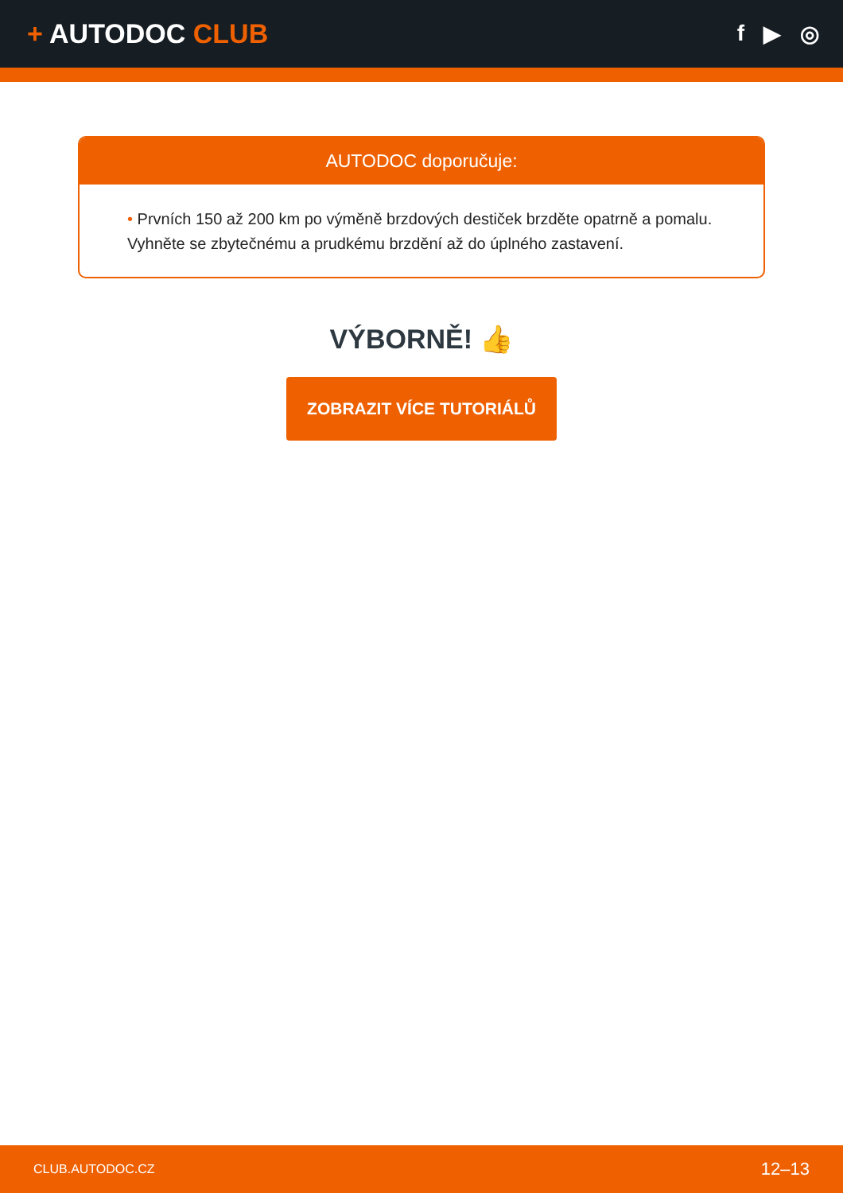+ AUTODOC CLUB
f ▶ ◎
AUTODOC doporučuje:
• Prvních 150 až 200 km po výměně brzdových destiček brzděte opatrně a pomalu. Vyhněte se zbytečnému a prudkému brzdění až do úplného zastavení.
VÝBORNĚ! 👍
ZOBRAZIT VÍCE TUTORIÁLŮ
CLUB.AUTODOC.CZ 12–13